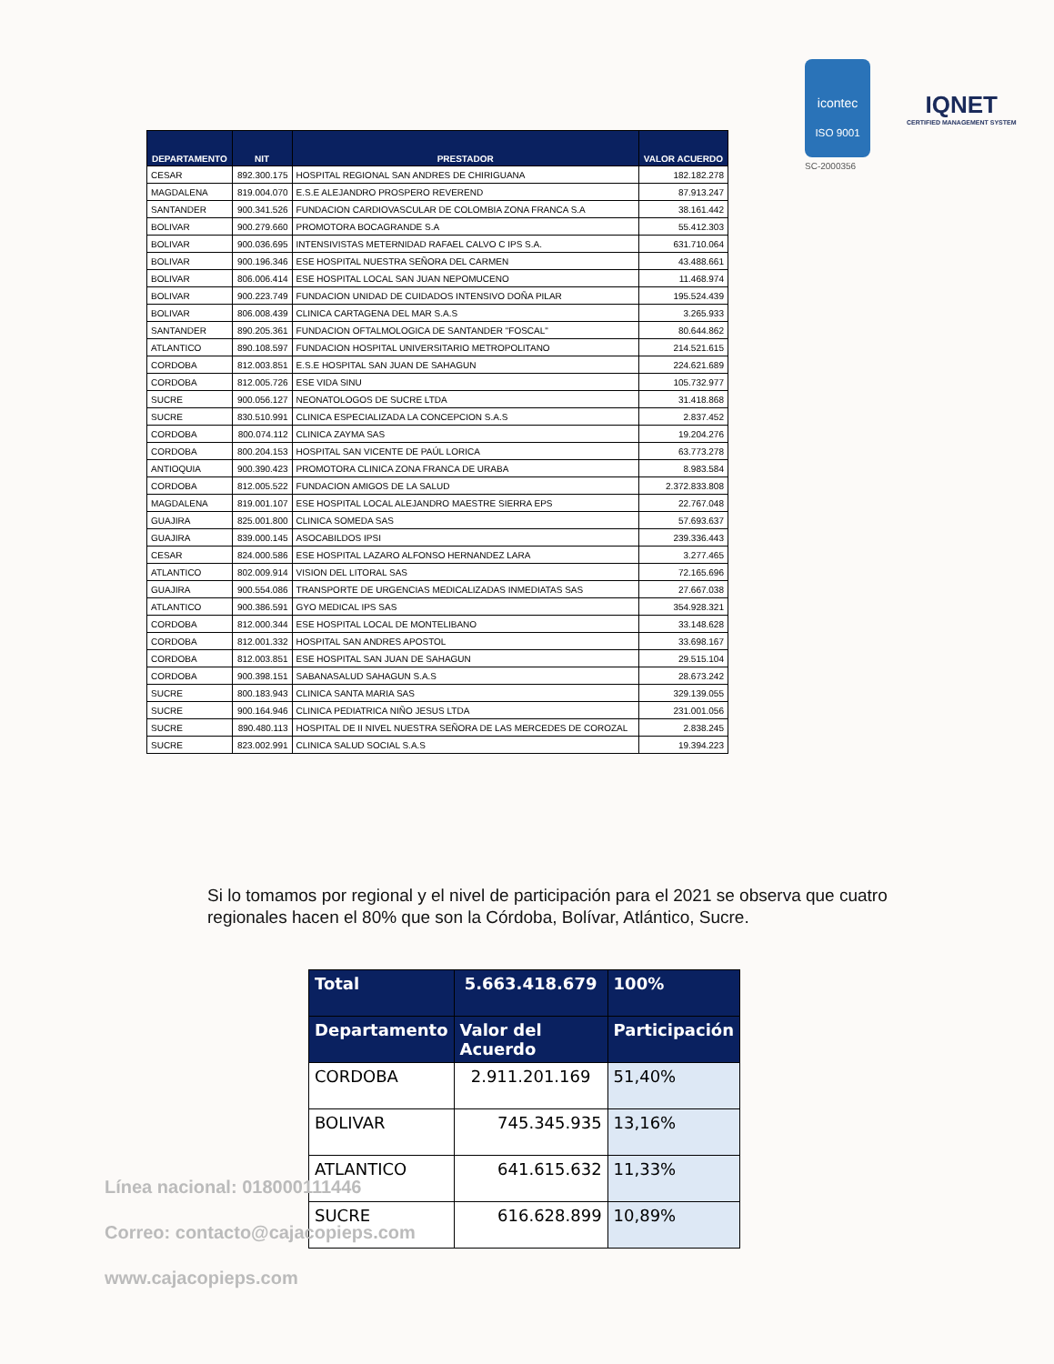icontec
ISO 9001
SC-2000356
IQNET
CERTIFIED MANAGEMENT SYSTEM
| DEPARTAMENTO | NIT | PRESTADOR | VALOR ACUERDO |
| --- | --- | --- | --- |
| CESAR | 892.300.175 | HOSPITAL REGIONAL SAN ANDRES DE CHIRIGUANA | 182.182.278 |
| MAGDALENA | 819.004.070 | E.S.E ALEJANDRO PROSPERO REVEREND | 87.913.247 |
| SANTANDER | 900.341.526 | FUNDACION CARDIOVASCULAR DE COLOMBIA ZONA FRANCA S.A | 38.161.442 |
| BOLIVAR | 900.279.660 | PROMOTORA BOCAGRANDE S.A | 55.412.303 |
| BOLIVAR | 900.036.695 | INTENSIVISTAS METERNIDAD RAFAEL CALVO C IPS S.A. | 631.710.064 |
| BOLIVAR | 900.196.346 | ESE HOSPITAL NUESTRA SEÑORA DEL CARMEN | 43.488.661 |
| BOLIVAR | 806.006.414 | ESE HOSPITAL LOCAL SAN JUAN NEPOMUCENO | 11.468.974 |
| BOLIVAR | 900.223.749 | FUNDACION UNIDAD DE CUIDADOS INTENSIVO DOÑA PILAR | 195.524.439 |
| BOLIVAR | 806.008.439 | CLINICA CARTAGENA DEL MAR S.A.S | 3.265.933 |
| SANTANDER | 890.205.361 | FUNDACION OFTALMOLOGICA DE SANTANDER "FOSCAL" | 80.644.862 |
| ATLANTICO | 890.108.597 | FUNDACION HOSPITAL UNIVERSITARIO METROPOLITANO | 214.521.615 |
| CORDOBA | 812.003.851 | E.S.E HOSPITAL SAN JUAN DE SAHAGUN | 224.621.689 |
| CORDOBA | 812.005.726 | ESE VIDA SINU | 105.732.977 |
| SUCRE | 900.056.127 | NEONATOLOGOS DE SUCRE LTDA | 31.418.868 |
| SUCRE | 830.510.991 | CLINICA ESPECIALIZADA LA CONCEPCION S.A.S | 2.837.452 |
| CORDOBA | 800.074.112 | CLINICA ZAYMA SAS | 19.204.276 |
| CORDOBA | 800.204.153 | HOSPITAL SAN VICENTE DE PAÚL LORICA | 63.773.278 |
| ANTIOQUIA | 900.390.423 | PROMOTORA CLINICA ZONA FRANCA DE URABA | 8.983.584 |
| CORDOBA | 812.005.522 | FUNDACION AMIGOS DE LA SALUD | 2.372.833.808 |
| MAGDALENA | 819.001.107 | ESE HOSPITAL LOCAL ALEJANDRO MAESTRE SIERRA EPS | 22.767.048 |
| GUAJIRA | 825.001.800 | CLINICA SOMEDA SAS | 57.693.637 |
| GUAJIRA | 839.000.145 | ASOCABILDOS IPSI | 239.336.443 |
| CESAR | 824.000.586 | ESE HOSPITAL LAZARO ALFONSO HERNANDEZ LARA | 3.277.465 |
| ATLANTICO | 802.009.914 | VISION DEL LITORAL SAS | 72.165.696 |
| GUAJIRA | 900.554.086 | TRANSPORTE DE URGENCIAS MEDICALIZADAS INMEDIATAS SAS | 27.667.038 |
| ATLANTICO | 900.386.591 | GYO MEDICAL IPS SAS | 354.928.321 |
| CORDOBA | 812.000.344 | ESE HOSPITAL LOCAL DE MONTELIBANO | 33.148.628 |
| CORDOBA | 812.001.332 | HOSPITAL SAN ANDRES APOSTOL | 33.698.167 |
| CORDOBA | 812.003.851 | ESE HOSPITAL SAN JUAN DE SAHAGUN | 29.515.104 |
| CORDOBA | 900.398.151 | SABANASALUD SAHAGUN S.A.S | 28.673.242 |
| SUCRE | 800.183.943 | CLINICA SANTA MARIA SAS | 329.139.055 |
| SUCRE | 900.164.946 | CLINICA PEDIATRICA NIÑO JESUS LTDA | 231.001.056 |
| SUCRE | 890.480.113 | HOSPITAL DE II NIVEL NUESTRA SEÑORA DE LAS MERCEDES DE COROZAL | 2.838.245 |
| SUCRE | 823.002.991 | CLINICA SALUD SOCIAL S.A.S | 19.394.223 |
Si lo tomamos por regional y el nivel de participación para el 2021 se observa que cuatro regionales hacen el 80% que son la Córdoba, Bolívar, Atlántico, Sucre.
| Total | 5.663.418.679 | 100% |
| --- | --- | --- |
| Departamento | Valor del Acuerdo | Participación |
| CORDOBA | 2.911.201.169 | 51,40% |
| BOLIVAR | 745.345.935 | 13,16% |
| ATLANTICO | 641.615.632 | 11,33% |
| SUCRE | 616.628.899 | 10,89% |
Línea nacional: 018000111446
Correo: contacto@cajacopieps.com
www.cajacopieps.com